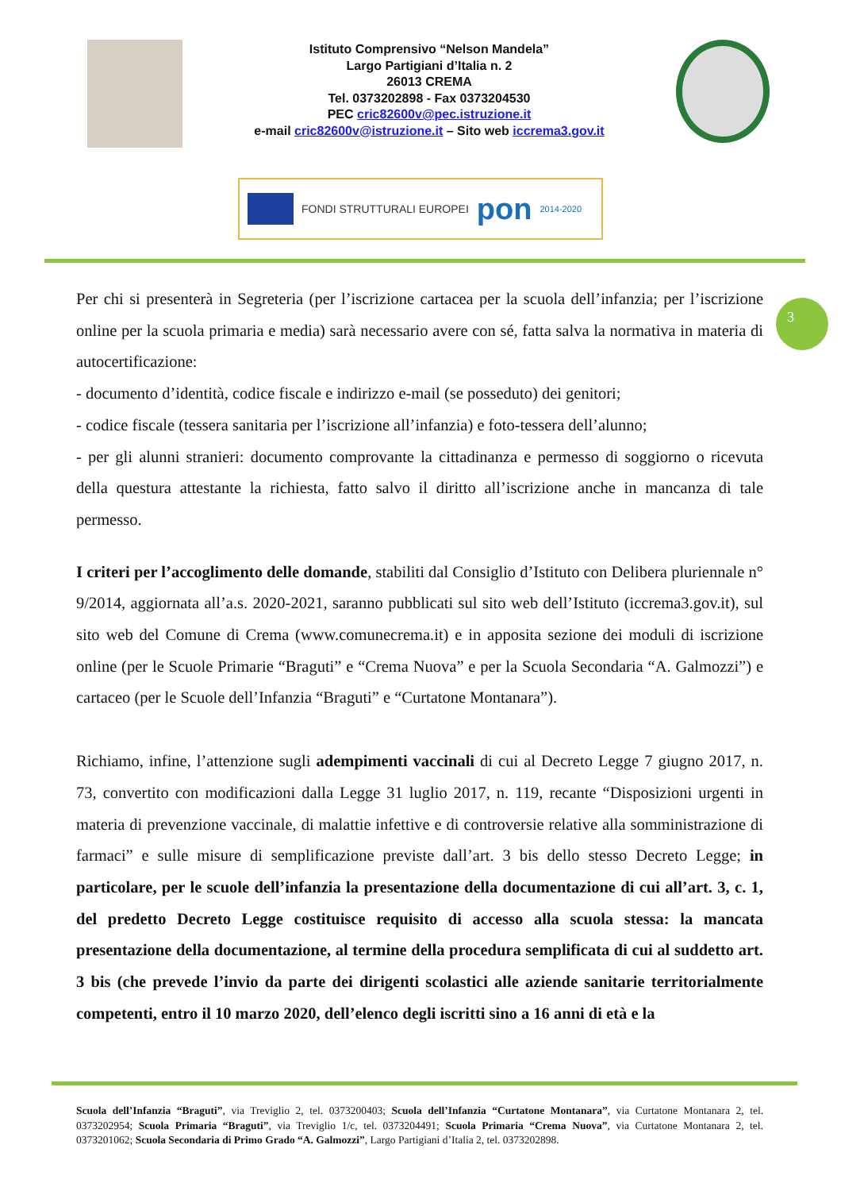Istituto Comprensivo “Nelson Mandela”
Largo Partigiani d’Italia n. 2
26013 CREMA
Tel. 0373202898 - Fax 0373204530
PEC cric82600v@pec.istruzione.it
e-mail cric82600v@istruzione.it – Sito web iccrema3.gov.it
FONDI STRUTTURALI EUROPEI
pon
2014-2020
3
Per chi si presenterà in Segreteria (per l’iscrizione cartacea per la scuola dell’infanzia; per l’iscrizione online per la scuola primaria e media) sarà necessario avere con sé, fatta salva la normativa in materia di autocertificazione:
- documento d’identità, codice fiscale e indirizzo e-mail (se posseduto) dei genitori;
- codice fiscale (tessera sanitaria per l’iscrizione all’infanzia) e foto-tessera dell’alunno;
- per gli alunni stranieri: documento comprovante la cittadinanza e permesso di soggiorno o ricevuta della questura attestante la richiesta, fatto salvo il diritto all’iscrizione anche in mancanza di tale permesso.
I criteri per l’accoglimento delle domande, stabiliti dal Consiglio d’Istituto con Delibera pluriennale n° 9/2014, aggiornata all’a.s. 2020-2021, saranno pubblicati sul sito web dell’Istituto (iccrema3.gov.it), sul sito web del Comune di Crema (www.comunecrema.it) e in apposita sezione dei moduli di iscrizione online (per le Scuole Primarie “Braguti” e “Crema Nuova” e per la Scuola Secondaria “A. Galmozzi”) e cartaceo (per le Scuole dell’Infanzia “Braguti” e “Curtatone Montanara”).
Richiamo, infine, l’attenzione sugli adempimenti vaccinali di cui al Decreto Legge 7 giugno 2017, n. 73, convertito con modificazioni dalla Legge 31 luglio 2017, n. 119, recante “Disposizioni urgenti in materia di prevenzione vaccinale, di malattie infettive e di controversie relative alla somministrazione di farmaci” e sulle misure di semplificazione previste dall’art. 3 bis dello stesso Decreto Legge; in particolare, per le scuole dell’infanzia la presentazione della documentazione di cui all’art. 3, c. 1, del predetto Decreto Legge costituisce requisito di accesso alla scuola stessa: la mancata presentazione della documentazione, al termine della procedura semplificata di cui al suddetto art. 3 bis (che prevede l’invio da parte dei dirigenti scolastici alle aziende sanitarie territorialmente competenti, entro il 10 marzo 2020, dell’elenco degli iscritti sino a 16 anni di età e la
Scuola dell’Infanzia “Braguti”, via Treviglio 2, tel. 0373200403; Scuola dell’Infanzia “Curtatone Montanara”, via Curtatone Montanara 2, tel. 0373202954; Scuola Primaria “Braguti”, via Treviglio 1/c, tel. 0373204491; Scuola Primaria “Crema Nuova”, via Curtatone Montanara 2, tel. 0373201062; Scuola Secondaria di Primo Grado “A. Galmozzi”, Largo Partigiani d’Italia 2, tel. 0373202898.